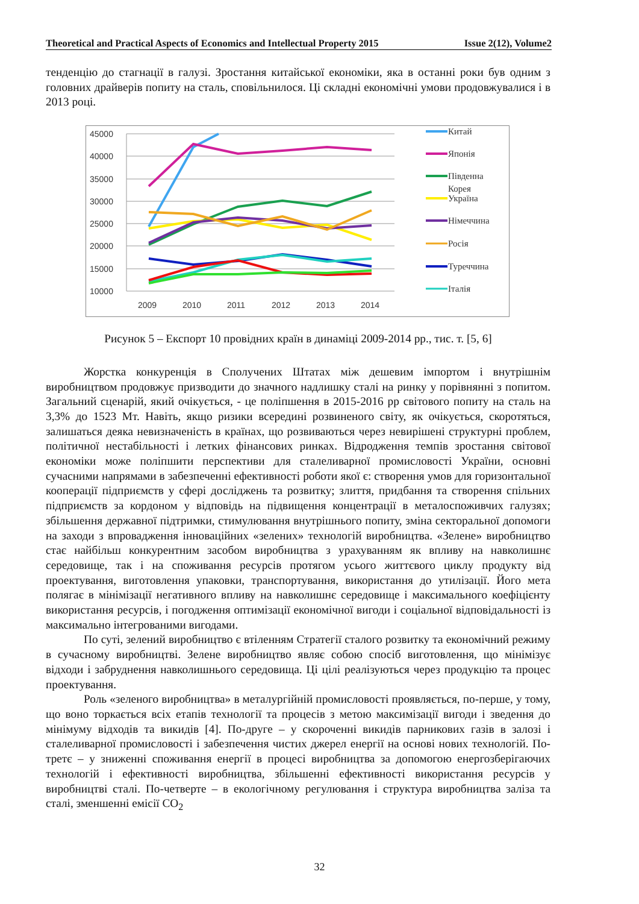Theoretical and Practical Aspects of Economics and Intellectual Property 2015 Issue 2(12), Volume2
тенденцію до стагнації в галузі. Зростання китайської економіки, яка в останні роки був одним з головних драйверів попиту на сталь, сповільнилося. Ці складні економічні умови продовжувалися і в 2013 році.
45000
40000
35000
30000
25000
20000
15000
10000
2009
2010
2011
2012
2013
2014
Китай
Японія
Південна
Корея
Україна
Німеччина
Росія
Туреччина
Італія
Рисунок 5 – Експорт 10 провідних країн в динаміці 2009-2014 рр., тис. т. [5, 6]
Жорстка конкуренція в Сполучених Штатах між дешевим імпортом і внутрішнім виробництвом продовжує призводити до значного надлишку сталі на ринку у порівнянні з попитом. Загальний сценарій, який очікується, - це поліпшення в 2015-2016 рр світового попиту на сталь на 3,3% до 1523 Мт. Навіть, якщо ризики всередині розвиненого світу, як очікується, скоротяться, залишаться деяка невизначеність в країнах, що розвиваються через невирішені структурні проблем, політичної нестабільності і летких фінансових ринках. Відродження темпів зростання світової економіки може поліпшити перспективи для сталеливарної промисловості України, основні сучасними напрямами в забезпеченні ефективності роботи якої є: створення умов для горизонтальної кооперації підприємств у сфері досліджень та розвитку; злиття, придбання та створення спільних підприємств за кордоном у відповідь на підвищення концентрації в металоспоживчих галузях; збільшення державної підтримки, стимулювання внутрішнього попиту, зміна секторальної допомоги на заходи з впровадження інноваційних «зелених» технологій виробництва. «Зелене» виробництво стає найбільш конкурентним засобом виробництва з урахуванням як впливу на навколишнє середовище, так і на споживання ресурсів протягом усього життєвого циклу продукту від проектування, виготовлення упаковки, транспортування, використання до утилізації. Його мета полягає в мінімізації негативного впливу на навколишнє середовище і максимального коефіцієнту використання ресурсів, і погодження оптимізації економічної вигоди і соціальної відповідальності із максимально інтегрованими вигодами.
По суті, зелений виробництво є втіленням Стратегії сталого розвитку та економічний режиму в сучасному виробництві. Зелене виробництво являє собою спосіб виготовлення, що мінімізує відходи і забруднення навколишнього середовища. Ці цілі реалізуються через продукцію та процес проектування.
Роль «зеленого виробництва» в металургійній промисловості проявляється, по-перше, у тому, що воно торкається всіх етапів технології та процесів з метою максимізації вигоди і зведення до мінімуму відходів та викидів [4]. По-друге – у скороченні викидів парникових газів в залозі і сталеливарної промисловості і забезпечення чистих джерел енергії на основі нових технологій. По-третє – у зниженні споживання енергії в процесі виробництва за допомогою енергозберігаючих технологій і ефективності виробництва, збільшенні ефективності використання ресурсів у виробництві сталі. По-четверте – в екологічному регулювання і структура виробництва заліза та сталі, зменшенні емісії CO<sub>2</sub>
32